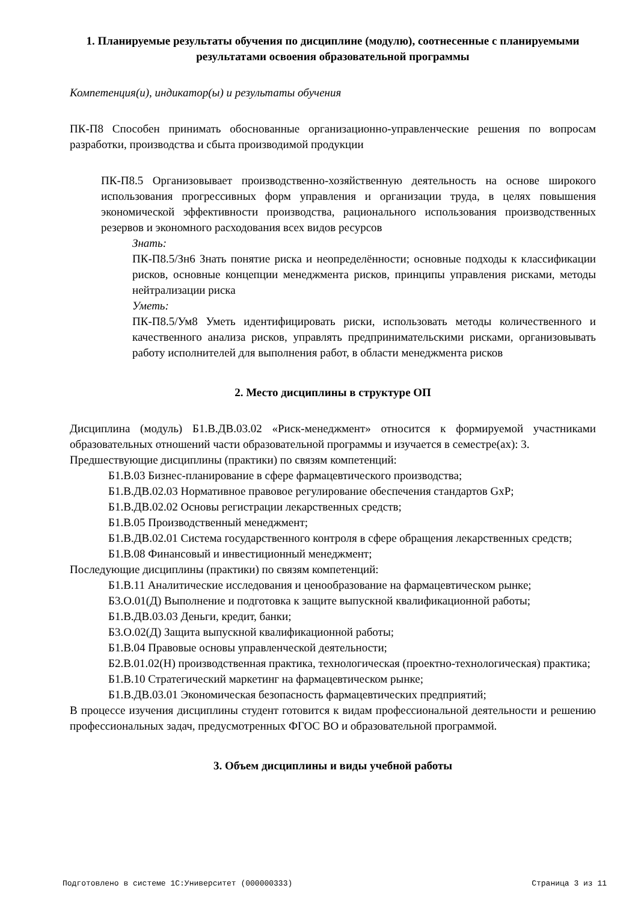1. Планируемые результаты обучения по дисциплине (модулю), соотнесенные с планируемыми результатами освоения образовательной программы
Компетенция(и), индикатор(ы) и результаты обучения
ПК-П8 Способен принимать обоснованные организационно-управленческие решения по вопросам разработки, производства и сбыта производимой продукции
ПК-П8.5 Организовывает производственно-хозяйственную деятельность на основе широкого использования прогрессивных форм управления и организации труда, в целях повышения экономической эффективности производства, рационального использования производственных резервов и экономного расходования всех видов ресурсов
Знать:
ПК-П8.5/Зн6 Знать понятие риска и неопределённости; основные подходы к классификации рисков, основные концепции менеджмента рисков, принципы управления рисками, методы нейтрализации риска
Уметь:
ПК-П8.5/Ум8 Уметь идентифицировать риски, использовать методы количественного и качественного анализа рисков, управлять предпринимательскими рисками, организовывать работу исполнителей для выполнения работ, в области менеджмента рисков
2. Место дисциплины в структуре ОП
Дисциплина (модуль) Б1.В.ДВ.03.02 «Риск-менеджмент» относится к формируемой участниками образовательных отношений части образовательной программы и изучается в семестре(ах): 3.
Предшествующие дисциплины (практики) по связям компетенций:
Б1.В.03 Бизнес-планирование в сфере фармацевтического производства;
Б1.В.ДВ.02.03 Нормативное правовое регулирование обеспечения стандартов GxP;
Б1.В.ДВ.02.02 Основы регистрации лекарственных средств;
Б1.В.05 Производственный менеджмент;
Б1.В.ДВ.02.01 Система государственного контроля в сфере обращения лекарственных средств;
Б1.В.08 Финансовый и инвестиционный менеджмент;
Последующие дисциплины (практики) по связям компетенций:
Б1.В.11 Аналитические исследования и ценообразование на фармацевтическом рынке;
Б3.О.01(Д) Выполнение и подготовка к защите выпускной квалификационной работы;
Б1.В.ДВ.03.03 Деньги, кредит, банки;
Б3.О.02(Д) Защита выпускной квалификационной работы;
Б1.В.04 Правовые основы управленческой деятельности;
Б2.В.01.02(Н) производственная практика, технологическая (проектно-технологическая) практика;
Б1.В.10 Стратегический маркетинг на фармацевтическом рынке;
Б1.В.ДВ.03.01 Экономическая безопасность фармацевтических предприятий;
В процессе изучения дисциплины студент готовится к видам профессиональной деятельности и решению профессиональных задач, предусмотренных ФГОС ВО и образовательной программой.
3. Объем дисциплины и виды учебной работы
Подготовлено в системе 1С:Университет (000000333) Страница 3 из 11